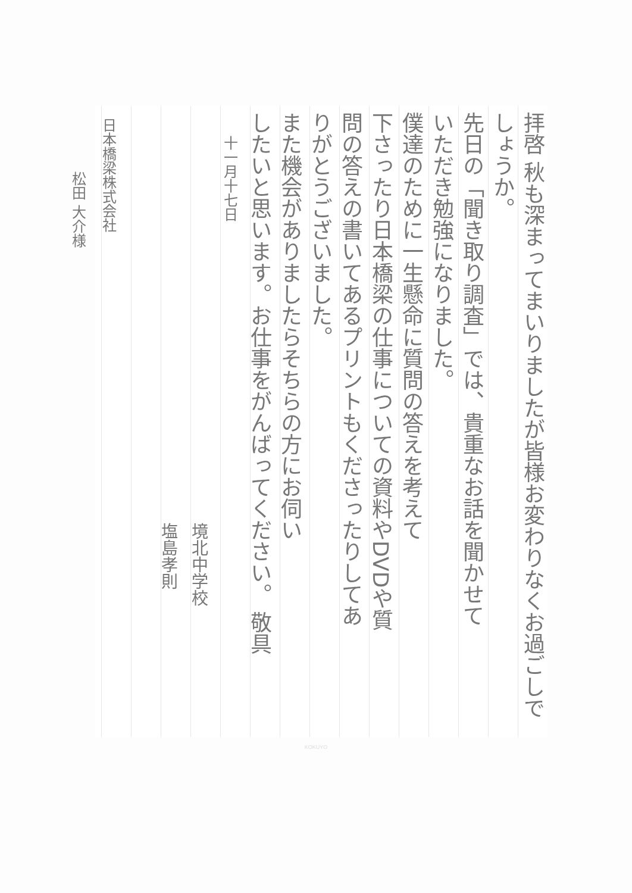拝啓 秋も深まってまいりましたが皆様お変わりなくお過ごしで
しょうか。
先日の「聞き取り調査」では、貴重なお話を聞かせて
いただき勉強になりました。
僕達のために一生懸命に質問の答えを考えて
下さったり日本橋梁の仕事についての資料やDVDや質
問の答えの書いてあるプリントもくださったりしてあ
りがとうございました。
また機会がありましたらそちらの方にお伺い
したいと思います。お仕事をがんばってください。 敬具
十一月十七日
境北中学校
塩島孝則
日本橋梁株式会社
松田 大介様
KOKUYO